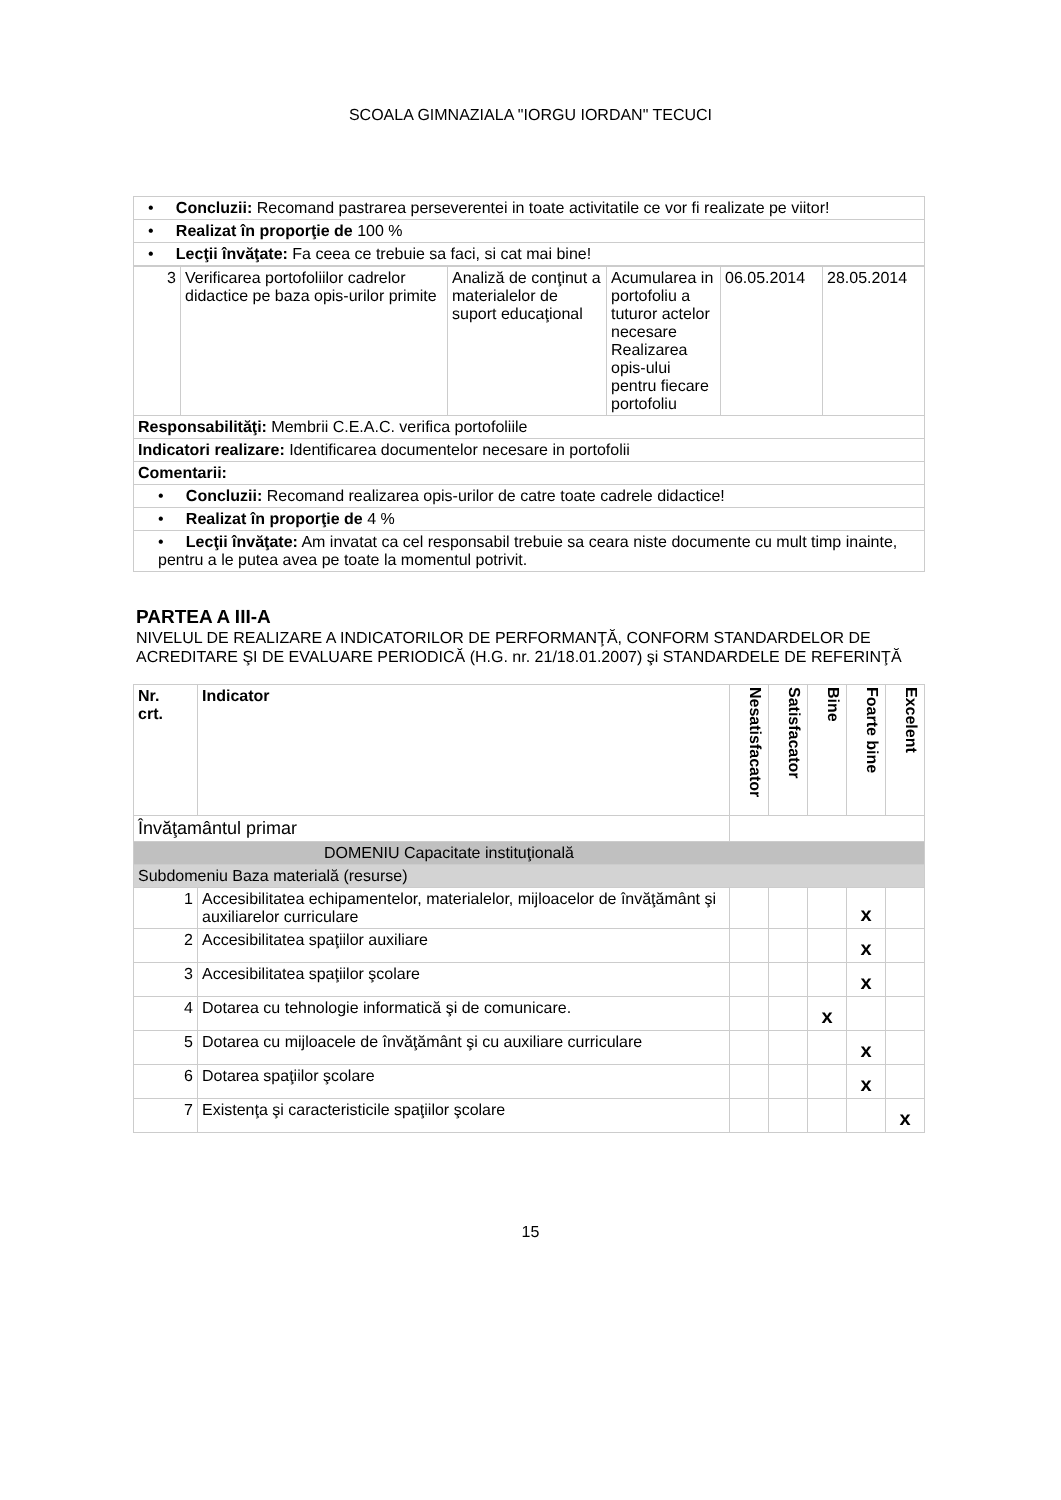SCOALA GIMNAZIALA "IORGU IORDAN" TECUCI
| • Concluzii: Recomand pastrarea perseverentei in toate activitatile ce vor fi realizate pe viitor! |
| • Realizat în proporţie de 100 % |
| • Lecţii învăţate: Fa ceea ce trebuie sa faci, si cat mai bine! |
| 3 | Verificarea portofoliilor cadrelor didactice pe baza opis-urilor primite | Analiză de conţinut a materialelor de suport educaţional | Acumularea in portofoliu a tuturor actelor necesare Realizarea opis-ului pentru fiecare portofoliu | 06.05.2014 | 28.05.2014 |
| Responsabilităţi: Membrii C.E.A.C. verifica portofoliile | | | | | |
| Indicatori realizare: Identificarea documentelor necesare in portofolii | | | | | |
| Comentarii: | | | | | |
| • Concluzii: Recomand realizarea opis-urilor de catre toate cadrele didactice! | | | | | |
| • Realizat în proporţie de 4 % | | | | | |
| • Lecţii învăţate: Am invatat ca cel responsabil trebuie sa ceara niste documente cu mult timp inainte, pentru a le putea avea pe toate la momentul potrivit. | | | | | |
PARTEA A III-A
NIVELUL DE REALIZARE A INDICATORILOR DE PERFORMANŢĂ, CONFORM STANDARDELOR DE ACREDITARE ŞI DE EVALUARE PERIODICĂ (H.G. nr. 21/18.01.2007) şi STANDARDELE DE REFERINŢĂ
| Nr. crt. | Indicator | Nesatisfacator | Satisfacator | Bine | Foarte bine | Excelent |
| --- | --- | --- | --- | --- | --- | --- |
| Învăţamântul primar | | | | | | |
| DOMENIU Capacitate instituţională | | | | | | |
| Subdomeniu Baza materială (resurse) | | | | | | |
| 1 | Accesibilitatea echipamentelor, materialelor, mijloacelor de învăţământ şi auxiliarelor curriculare | | | | x | |
| 2 | Accesibilitatea spaţiilor auxiliare | | | | x | |
| 3 | Accesibilitatea spaţiilor şcolare | | | | x | |
| 4 | Dotarea cu tehnologie informatică şi de comunicare. | | | x | | |
| 5 | Dotarea cu mijloacele de învăţământ şi cu auxiliare curriculare | | | | x | |
| 6 | Dotarea spaţiilor şcolare | | | | x | |
| 7 | Existenţa şi caracteristicile spaţiilor şcolare | | | | | x |
15